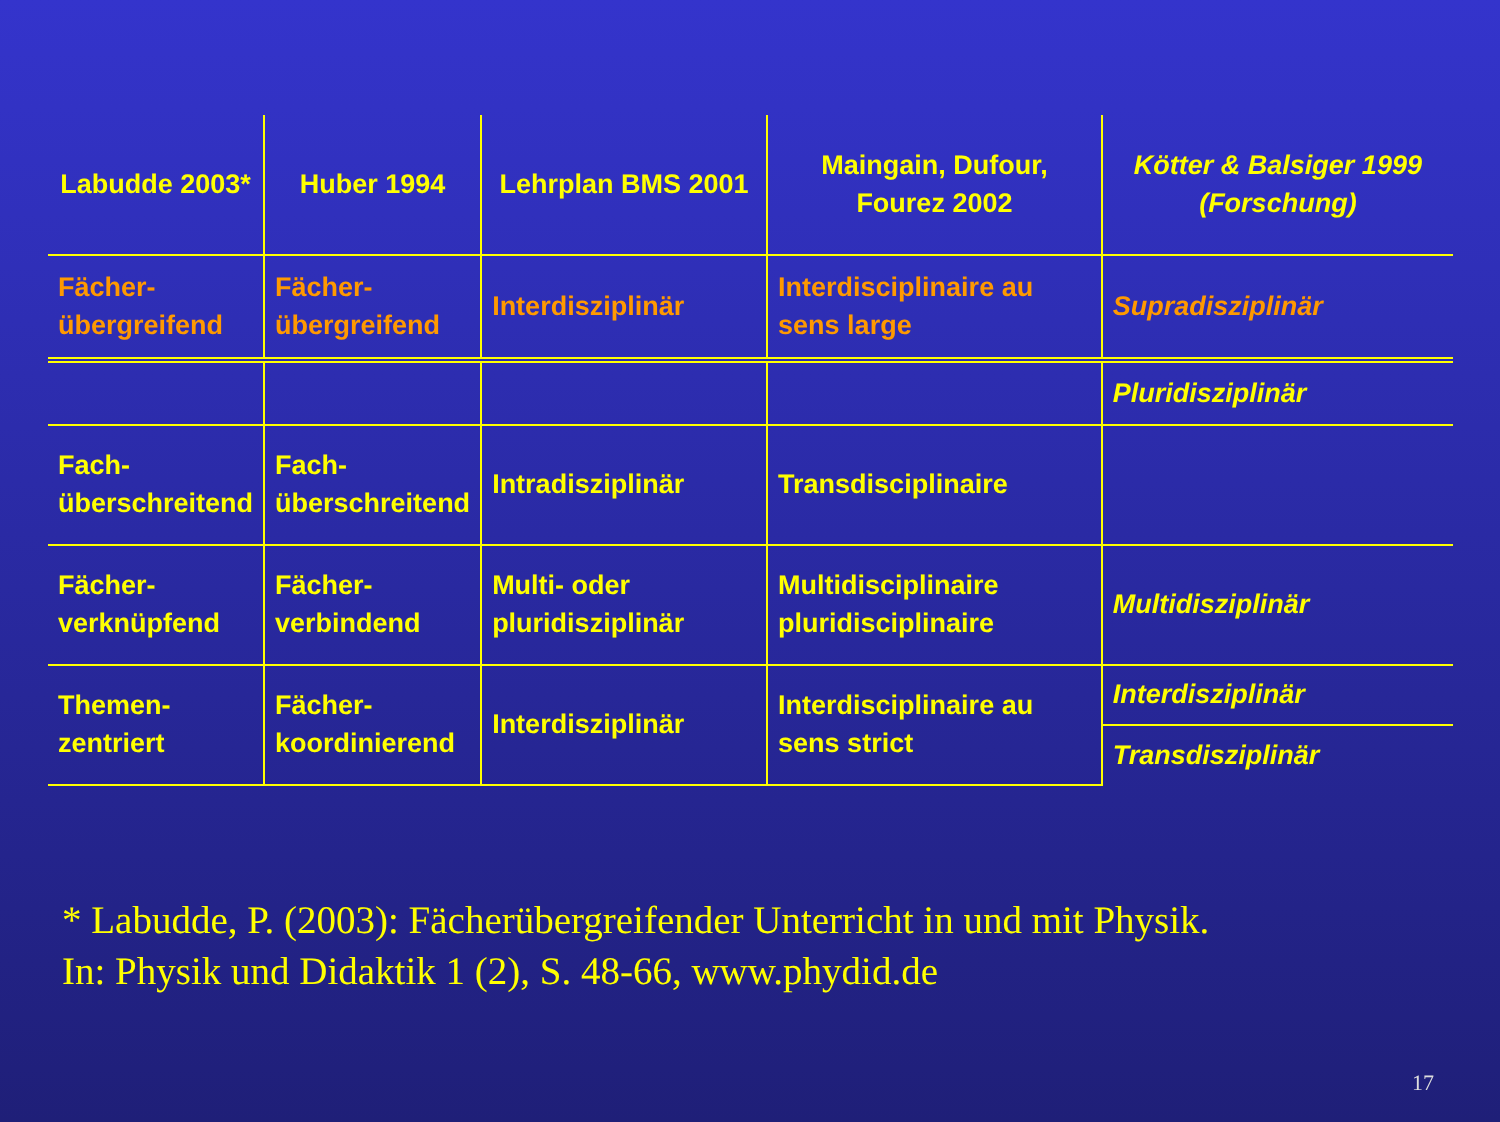| Labudde 2003* | Huber 1994 | Lehrplan BMS 2001 | Maingain, Dufour, Fourez 2002 | Kötter & Balsiger 1999 (Forschung) |
| Fächer- übergreifend | Fächer- übergreifend | Interdisziplinär | Interdisciplinaire au sens large | Supradisziplinär |
| | | | | Pluridisziplinär |
| Fach- überschreitend | Fach- überschreitend | Intradisziplinär | Transdisciplinaire | |
| Fächer- verknüpfend | Fächer- verbindend | Multi- oder pluridisziplinär | Multidisciplinaire pluridisciplinaire | Multidisziplinär |
| Themen- zentriert | Fächer- koordinierend | Interdisziplinär | Interdisciplinaire au sens strict | Interdisziplinär |
| | | | | Transdisziplinär |
* Labudde, P. (2003): Fächerübergreifender Unterricht in und mit Physik.
In: Physik und Didaktik 1 (2), S. 48-66, www.phydid.de
17